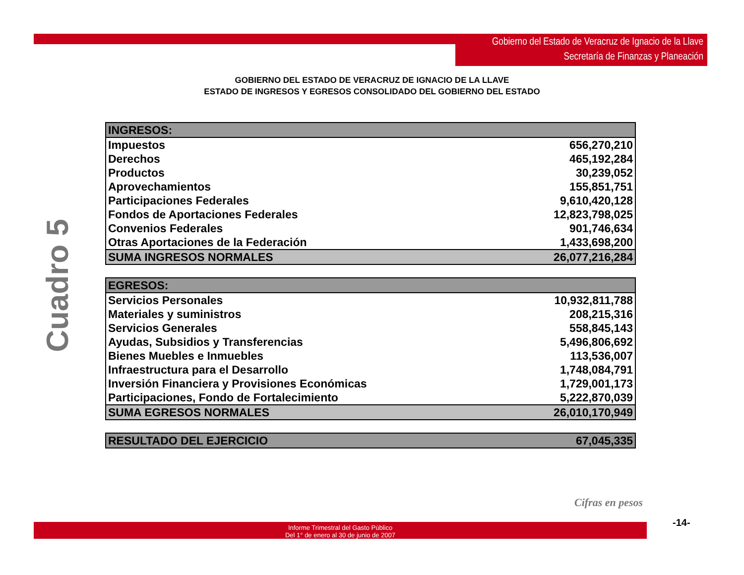Gobierno del Estado de Veracruz de Ignacio de la Llave
Secretaría de Finanzas y Planeación
GOBIERNO DEL ESTADO DE VERACRUZ DE IGNACIO DE LA LLAVE
ESTADO DE INGRESOS Y EGRESOS CONSOLIDADO DEL GOBIERNO DEL ESTADO
Cuadro 5
| INGRESOS: | |
| --- | --- |
| Impuestos | 656,270,210 |
| Derechos | 465,192,284 |
| Productos | 30,239,052 |
| Aprovechamientos | 155,851,751 |
| Participaciones Federales | 9,610,420,128 |
| Fondos de Aportaciones Federales | 12,823,798,025 |
| Convenios Federales | 901,746,634 |
| Otras Aportaciones de la Federación | 1,433,698,200 |
| SUMA INGRESOS NORMALES | 26,077,216,284 |
| EGRESOS: | |
| --- | --- |
| Servicios Personales | 10,932,811,788 |
| Materiales y suministros | 208,215,316 |
| Servicios Generales | 558,845,143 |
| Ayudas, Subsidios y Transferencias | 5,496,806,692 |
| Bienes Muebles e Inmuebles | 113,536,007 |
| Infraestructura para el Desarrollo | 1,748,084,791 |
| Inversión Financiera y Provisiones Económicas | 1,729,001,173 |
| Participaciones, Fondo de Fortalecimiento | 5,222,870,039 |
| SUMA EGRESOS NORMALES | 26,010,170,949 |
| RESULTADO DEL EJERCICIO | 67,045,335 |
Cifras en pesos
Informe Trimestral del Gasto Público
Del 1° de enero al 30 de junio de 2007
-14-